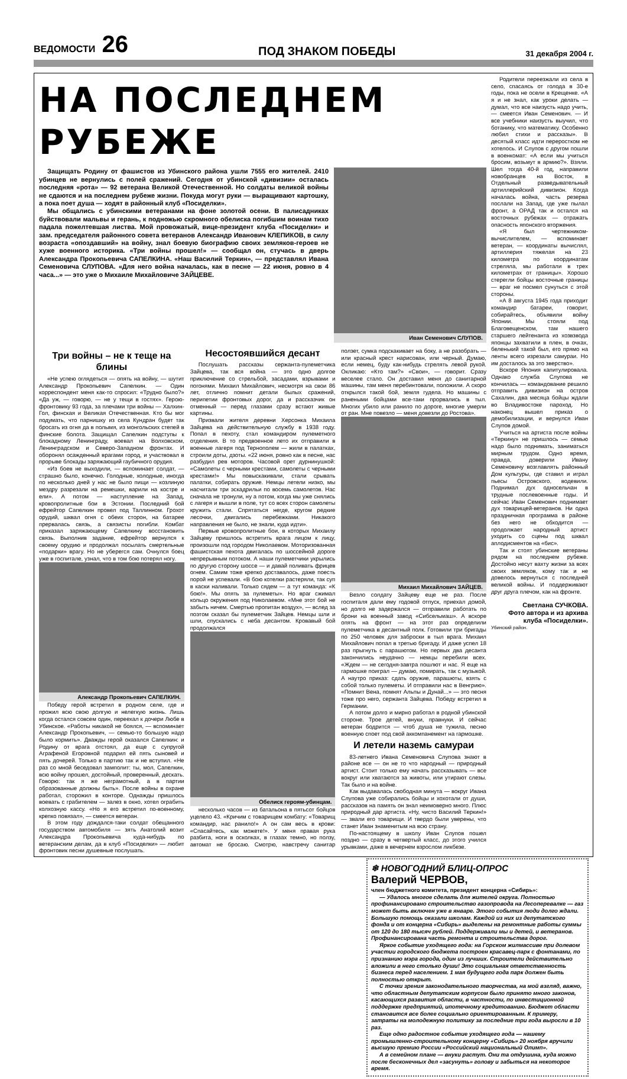ВЕДОМОСТИ 26
ПОД ЗНАКОМ ПОБЕДЫ
31 декабря 2004 г.
НА ПОСЛЕДНЕМ РУБЕЖЕ
Защищать Родину от фашистов из Убинского района ушли 7555 его жителей. 2410 убинцев не вернулись с полей сражений. Сегодня от убинской «дивизии» осталась последняя «рота» — 92 ветерана Великой Отечественной. Но солдаты великой войны не сдаются и на последнем рубеже жизни. Покуда могут руки — выращивают картошку, а пока поет душа — ходят в районный клуб «Посиделки».
Мы общались с убинскими ветеранами на фоне золотой осени. В палисадниках буйствовали мальвы и герань, к подножью скромного обелиска погибшим воинам тихо падала пожелтевшая листва. Мой провожатый, вице-президент клуба «Посиделки» и зам. председателя районного совета ветеранов Александр Иванович КЛЕПИКОВ, в силу возраста «опоздавший» на войну, знал боевую биографию своих земляков-героев не хуже военного историка. «Три войны прошел!» — сообщал он, стучась в дверь Александра Прокопьевича САПЕЛКИНА. «Наш Василий Теркин», — представлял Ивана Семеновича СЛУПОВА. «Для него война началась, как в песне — 22 июня, ровно в 4 часа...» — это уже о Михаиле Михайловиче ЗАЙЦЕВЕ.
Иван Семенович СЛУПОВ.
Три войны – не к теще на блины
«Не успею оглядеться — опять на войну, — шутит Александр Прокопьевич Сапелкин. — Один корреспондент меня как-то спросил: «Трудно было?» «Да уж, — говорю, — не у тещи в гостях». Герою-фронтовику 93 года, за плечами три войны — Халхин-Гол, финская и Великая Отечественная. Кто бы мог подумать, что парнишку из села Кундран будет так бросать из огня да в полымя, из монгольских степей в финские болота. Защищал Сапелкин подступы к блокадному Ленинграду, воевал на Волховском, Ленинградском и Северо-Западном фронтах. И оборонял осажденный врагами город, и участвовал в прорыве блокады заряжающий гаубичного орудия.
«Из боев не выходили, — вспоминает солдат, — страшно было, конечно. Голодные, холодные, иногда по несколько дней у нас не было пищи — козлиную мездру разрезали на ремешки, варили на костре и ели». А потом — наступление на Запад, кровопролитные бои в Эстонии. Последний бой ефрейтор Сапелкин провел под Таллинном. Грохот орудий, шквал огня с обеих сторон, на батарее прервалась связь, а связисты погибли. Комбат приказал заряжающему Сапелкину восстановить связь. Выполнив задание, ефрейтор вернулся к своему орудию и продолжал посылать смертельные «подарки» врагу. Но не уберегся сам. Очнулся боец уже в госпитале, узнал, что в том бою потерял ногу.
Александр Прокопьевич САПЕЛКИН.
Победу герой встретил в родном селе, где и прожил всю свою долгую и нелегкую жизнь. Лишь когда остался совсем один, переехал к дочери Любе в Убинское. «Работы никакой не боялся, — вспоминает Александр Прокопьевич, — семью-то большую надо было кормить». Дважды герой оказался Сапелкин: и Родину от врага отстоял, да еще с супругой Аграфеной Егоровной подарил ей пять сыновей и пять дочерей. Только в партию так и не вступил. «Не раз со мной беседовал замполит: ты, мол, Сапелкин, всю войну прошел, достойный, проверенный, дескать. Говорю: так я же неграмотный, а в партии образованные должны быть». После войны в охране работал, сторожил в конторе. Однажды пришлось воевать с грабителем — залез в окно, хотел ограбить колхозную кассу. «Но я его встретил по-военному, крепко повязал», — смеется ветеран.
В этом году дождался-таки солдат обещанного государством автомобиля — зять Анатолий возит Александра Прокопьевича куда-нибудь по ветеранским делам, да в клуб «Посиделки» — любит фронтовик песни душевные послушать.
Несостоявшийся десант
Послушать рассказы сержанта-пулеметчика Зайцева, так вся война — это одно долгое приключение со стрельбой, засадами, взрывами и погонями. Михаил Михайлович, несмотря на свои 86 лет, отлично помнит детали былых сражений, перипетии фронтовых дорог, да и рассказчик он отменный — перед глазами сразу встают живые картины.
Призвали жителя деревни Херсонка Михаила Зайцева на действительную службу в 1938 году. Попал в пехоту, стал командиром пулеметного отделения. В то предвоенное лето их отправили в военные лагеря под Тернополем — жили в палатках, строили доты, дзоты. «22 июня, ровно как в песне, нас разбудил рев моторов. Часовой орет дурнинушкой: «Самолеты с черными крестами, самолеты с черными крестами!» Мы повыскакивали, стали срывать палатки, собирать оружие. Немцы летели низко, мы насчитали три эскадрильи по восемь самолетов. Нас сначала не тронули, ну а потом, когда мы уже снялись с лагеря и вышли в поле, тут со всех сторон самолеты кружить стали. Спрятаться негде, кругом редкие лесочки, двигались перебежками. Никакого направления не было, не знали, куда идти».
Первые кровопролитные бои, в которых Михаилу Зайцеву пришлось встретить врага лицом к лицу, произошли под городом Николаевом. Моторизованная фашистская пехота двигалась по шоссейной дороге непрерывным потоком. А наши пулеметчики укрылись по другую сторону шоссе — и давай поливать фрицев огнем. Самим тоже крепко доставалось, даже поесть порой не успевали. «В бою котелки растеряли, так суп в каски наливали. Только сядем — а тут команда: «К бою!». Мы опять за пулеметы». Но враг сжимал кольцо окружения под Николаевом. «Мне этот бой не забыть ничем. Смертью пропитан воздух», — вслед за поэтом сказал бы пулеметчик Зайцев. Немцы шли и шли, спускались с неба десантом. Кровавый бой продолжался
Обелиск героям-убинцам.
несколько часов — из батальона в пятьсот бойцов уцелело 43. «Кричим с товарищем комбату: «Товарищ командир, нас ранило!» А он сам весь в крови: «Спасайтесь, как можете!». У меня правая рука разбита, ноги в осколках, в глазах темно, но ползу, автомат не бросаю. Смотрю, навстречу санитар ползет, сумка подскакивает на боку, а не разобрать — или красный крест нарисован, или черный. Думаю, если немец, буду как-нибудь стрелять левой рукой. Окликаю: «Кто там?» «Свои», — говорит. Сразу веселее стало. Он доставил меня до санитарной машины, там меня перебинтовали, положили. А скоро открылся такой бой, земля гудела. Но машины с ранеными бойцами все-таки прорвались в тыл. Многих убило или ранило по дороге, многие умерли от ран. Мне повезло — меня довезли до Ростова».
Михаил Михайлович ЗАЙЦЕВ.
Везло солдату Зайцеву еще не раз. После госпиталя дали ему годовой отпуск, приехал домой, но долго не задержался — отправили работать по брони на военный завод «Сибсельмаш». А вскоре опять на фронт — на этот раз определили пулеметчика в десантный полк. Готовили три бригады по 250 человек для заброски в тыл врага. Михаил Михайлович попал в третью бригаду. И даже успел 18 раз прыгнуть с парашютом. Но первых два десанта закончились неудачно — немцы перебили всех. «Ждем — не сегодня-завтра пошлют и нас. Я еще на гармошке поиграл — думаю, помирать, так с музыкой. А наутро приказ: сдать оружие, парашюты, взять с собой только пулеметы. И отправили нас в Венгрию». «Помнит Вена, помнят Альпы и Дунай...» — это песня тоже про него, сержанта Зайцева. Победу встретил в Германии.
А потом долго и мирно работал в родной убинской стороне. Трое детей, внуки, правнуки. И сейчас ветеран бодрится — чтоб душа не тужила, песню военную споет под свой аккомпанемент на гармошке.
И летели наземь самураи
83-летнего Ивана Семеновича Слупова знают в районе все — он не то что народный — природный артист. Стоит только ему начать рассказывать — все вокруг или хватаются за животы, или утирают слезы. Так было и на войне.
Как выдавалась свободная минута — вокруг Ивана Слупова уже собирались бойцы и хохотали от души, рассказов на память он знал неимоверно много. Плюс природный дар артиста. «Ну, чисто Василий Теркин!» — звали его товарищи. И твердо были уверены, что станет Иван знаменитым на всю страну.
По-настоящему в школу Иван Слупов пошел поздно — сразу в четвертый класс, до этого учился урывками, даже в вечернем взрослом ликбезе.
Родители переезжали из села в село, спасаясь от голода в 30-е годы, пока не осели в Крещенке. «А я и не знал, как уроки делать — думал, что все наизусть надо учить, — смеется Иван Семенович. — И все учебники наизусть выучил, что ботанику, что математику. Особенно любил стихи и рассказы». В десятый класс идти переростком не хотелось. И Слупов с другом пошли в военкомат: «А если мы учиться бросим, возьмут в армию?». Взяли. Шел тогда 40-й год, направили новобранцев на Восток, в Отдельный разведывательный артиллерийский дивизион. Когда началась война, часть резерва послали на Запад, где уже пылал фронт, а ОРАД так и остался на восточных рубежах — отражать опасность японского вторжения.
«Я был чертежником-вычислителем, — вспоминает ветеран, — координаты вычислял, артиллерия тяжелая на 23 километра по координатам стреляла, мы работали в трех километрах от границы». Хорошо стерегли бойцы восточные границы — враг не посмел сунуться с этой стороны.
«А 8 августа 1945 года приходит командир батареи, говорит, собирайтесь, объявили войну Японии. Мы стояли под Благовещенском, там нашего старшего лейтенанта из хозвзвода японцы захватили в плен, в очках, беленький такой был, его прямо на ленты всего изрезали самураи. Но им досталось за это зверство».
Вскоре Япония капитулировала. Однако служба Слупова не кончилась — командование решило отправить дивизион на остров Сахалин, два месяца бойцы ждали во Владивостоке пароход. Но наконец вышел приказ о демобилизации, и вернулся Иван Слупов домой.
Учиться на артиста после войны «Теркину» не пришлось — семью надо было поднимать, заниматься мирным трудом. Одно время, правда, доверили Ивану Семеновичу возглавлять районный Дом культуры, где ставил и играл пьесы Островского, водевили. Поднимал дух односельчан в трудные послевоенные годы. И сейчас Иван Семенович поднимает дух товарищей-ветеранов. Ни одна праздничная программа в районе без него не обходится — продолжает народный артист уходить со сцены под шквал аплодисментов на «бис».
Так и стоят убинские ветераны рядом на последнем рубеже. Достойно несут вахту жизни за всех своих земляков, кому так и не довелось вернуться с последней великой войны. И поддерживают друг друга плечом, как на фронте.
Светлана СУЧКОВА.
Фото автора и из архива клуба «Посиделки».
Убинский район.
❄ НОВОГОДНИЙ БЛИЦ-ОПРОС
Валерий ЧЕРВОВ,
член бюджетного комитета, президент концерна «Сибирь»:
— Удалось многое сделать для жителей округа. Полностью профинансировано строительство газопровода на Лесоперевалке — газ может быть включен уже в январе. Этого события люди долго ждали. Большую помощь оказали школам. Каждой из них из депутатского фонда и от концерна «Сибирь» выделены на ремонтные работы суммы от 120 до 180 тысяч рублей. Поддерживали мы и детей, и ветеранов. Профинансирована часть ремонта и строительства дорог.
Яркое событие уходящего года: на Горском жилмассиве при долевом участии городского бюджета построен красавец-парк с фонтанами, по признанию мэра города, один из лучших. Строители действительно вложили в него столько души! Это социальная ответственность бизнеса перед населением. 1 мая будущего года парк должен быть полностью открыт.
С точки зрения законодательного творчества, на мой взгляд, важно, что областным депутатским корпусом было принято много законов, касающихся развития области, в частности, по инвестиционной поддержке предприятий, ипотечному кредитованию. Бюджет области становится все более социально ориентированным. К примеру, затраты на молодежную политику за последние три года выросли в 10 раз.
Еще одно радостное событие уходящего года — нашему промышленно-строительному концерну «Сибирь» 20 ноября вручили высшую премию России «Российский национальный Олимп».
А в семейном плане — внуки растут. Они та отдушина, куда можно после бесконечных дел «засунуть» голову и забыться на некоторое время.